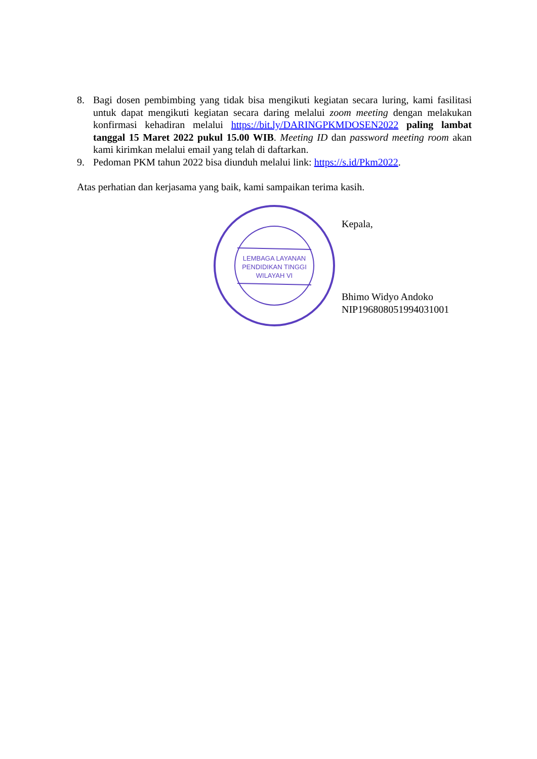8. Bagi dosen pembimbing yang tidak bisa mengikuti kegiatan secara luring, kami fasilitasi untuk dapat mengikuti kegiatan secara daring melalui zoom meeting dengan melakukan konfirmasi kehadiran melalui https://bit.ly/DARINGPKMDOSEN2022 paling lambat tanggal 15 Maret 2022 pukul 15.00 WIB. Meeting ID dan password meeting room akan kami kirimkan melalui email yang telah di daftarkan.
9. Pedoman PKM tahun 2022 bisa diunduh melalui link: https://s.id/Pkm2022.
Atas perhatian dan kerjasama yang baik, kami sampaikan terima kasih.
LEMBAGA LAYANAN
PENDIDIKAN TINGGI
WILAYAH VI
Kepala,
Bhimo Widyo Andoko
NIP196808051994031001